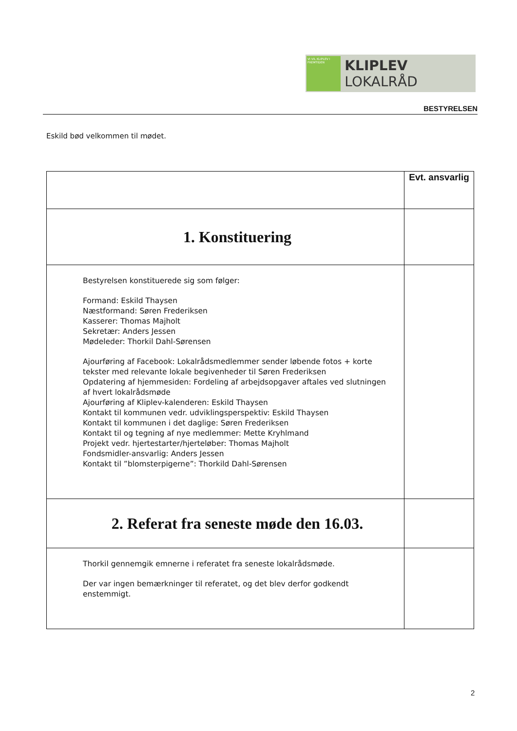VI VIL KLIPLEV I FREMTIDEN
KLIPLEV LOKALRÅD
BESTYRELSEN
Eskild bød velkommen til mødet.
| | Evt. ansvarlig |
| --- | --- |
| 1. Konstituering | |
| Bestyrelsen konstituerede sig som følger: Formand: Eskild Thaysen Næstformand: Søren Frederiksen Kasserer: Thomas Majholt Sekretær: Anders Jessen Mødeleder: Thorkil Dahl-Sørensen Ajourføring af Facebook: Lokalrådsmedlemmer sender løbende fotos + korte tekster med relevante lokale begivenheder til Søren Frederiksen Opdatering af hjemmesiden: Fordeling af arbejdsopgaver aftales ved slutningen af hvert lokalrådsmøde Ajourføring af Kliplev-kalenderen: Eskild Thaysen Kontakt til kommunen vedr. udviklingsperspektiv: Eskild Thaysen Kontakt til kommunen i det daglige: Søren Frederiksen Kontakt til og tegning af nye medlemmer: Mette Kryhlmand Projekt vedr. hjertestarter/hjerteløber: Thomas Majholt Fondsmidler-ansvarlig: Anders Jessen Kontakt til ”blomsterpigerne”: Thorkild Dahl-Sørensen | |
| 2. Referat fra seneste møde den 16.03. | |
| Thorkil gennemgik emnerne i referatet fra seneste lokalrådsmøde. Der var ingen bemærkninger til referatet, og det blev derfor godkendt enstemmigt. | |
2